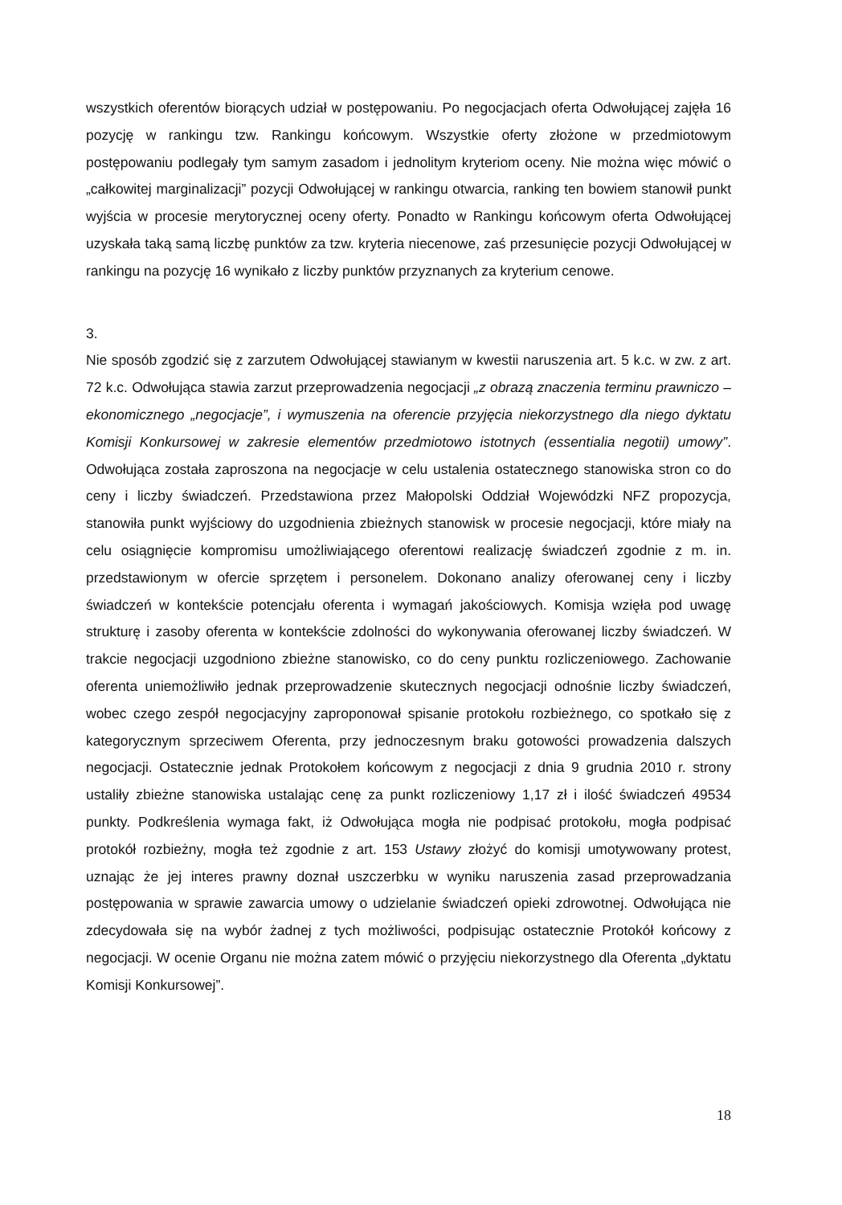wszystkich oferentów biorących udział w postępowaniu. Po negocjacjach oferta Odwołującej zajęła 16 pozycję w rankingu tzw. Rankingu końcowym. Wszystkie oferty złożone w przedmiotowym postępowaniu podlegały tym samym zasadom i jednolitym kryteriom oceny. Nie można więc mówić o „całkowitej marginalizacji” pozycji Odwołującej w rankingu otwarcia, ranking ten bowiem stanowił punkt wyjścia w procesie merytorycznej oceny oferty. Ponadto w Rankingu końcowym oferta Odwołującej uzyskała taką samą liczbę punktów za tzw. kryteria niecenowe, zaś przesunięcie pozycji Odwołującej w rankingu na pozycję 16 wynikało z liczby punktów przyznanych za kryterium cenowe.
3.
Nie sposób zgodzić się z zarzutem Odwołującej stawianym w kwestii naruszenia art. 5 k.c. w zw. z art. 72 k.c. Odwołująca stawia zarzut przeprowadzenia negocjacji „z obrazą znaczenia terminu prawniczo – ekonomicznego „negocjacje”, i wymuszenia na oferencie przyjęcia niekorzystnego dla niego dyktatu Komisji Konkursowej w zakresie elementów przedmiotowo istotnych (essentialia negotii) umowy”. Odwołująca została zaproszona na negocjacje w celu ustalenia ostatecznego stanowiska stron co do ceny i liczby świadczeń. Przedstawiona przez Małopolski Oddział Wojewódzki NFZ propozycja, stanowiła punkt wyjściowy do uzgodnienia zbieżnych stanowisk w procesie negocjacji, które miały na celu osiągnięcie kompromisu umożliwiającego oferentowi realizację świadczeń zgodnie z m. in. przedstawionym w ofercie sprzętem i personelem. Dokonano analizy oferowanej ceny i liczby świadczeń w kontekście potencjału oferenta i wymagań jakościowych. Komisja wzięła pod uwagę strukturę i zasoby oferenta w kontekście zdolności do wykonywania oferowanej liczby świadczeń. W trakcie negocjacji uzgodniono zbieżne stanowisko, co do ceny punktu rozliczeniowego. Zachowanie oferenta uniemożliwiło jednak przeprowadzenie skutecznych negocjacji odnośnie liczby świadczeń, wobec czego zespół negocjacyjny zaproponował spisanie protokołu rozbieżnego, co spotkało się z kategorycznym sprzeciwem Oferenta, przy jednoczesnym braku gotowości prowadzenia dalszych negocjacji. Ostatecznie jednak Protokołem końcowym z negocjacji z dnia 9 grudnia 2010 r. strony ustaliły zbieżne stanowiska ustalając cenę za punkt rozliczeniowy 1,17 zł i ilość świadczeń 49534 punkty. Podkreślenia wymaga fakt, iż Odwołująca mogła nie podpisać protokołu, mogła podpisać protokół rozbieżny, mogła też zgodnie z art. 153 Ustawy złożyć do komisji umotywowany protest, uznając że jej interes prawny doznał uszczerbku w wyniku naruszenia zasad przeprowadzania postępowania w sprawie zawarcia umowy o udzielanie świadczeń opieki zdrowotnej. Odwołująca nie zdecydowała się na wybór żadnej z tych możliwości, podpisując ostatecznie Protokół końcowy z negocjacji. W ocenie Organu nie można zatem mówić o przyjęciu niekorzystnego dla Oferenta „dyktatu Komisji Konkursowej”.
18